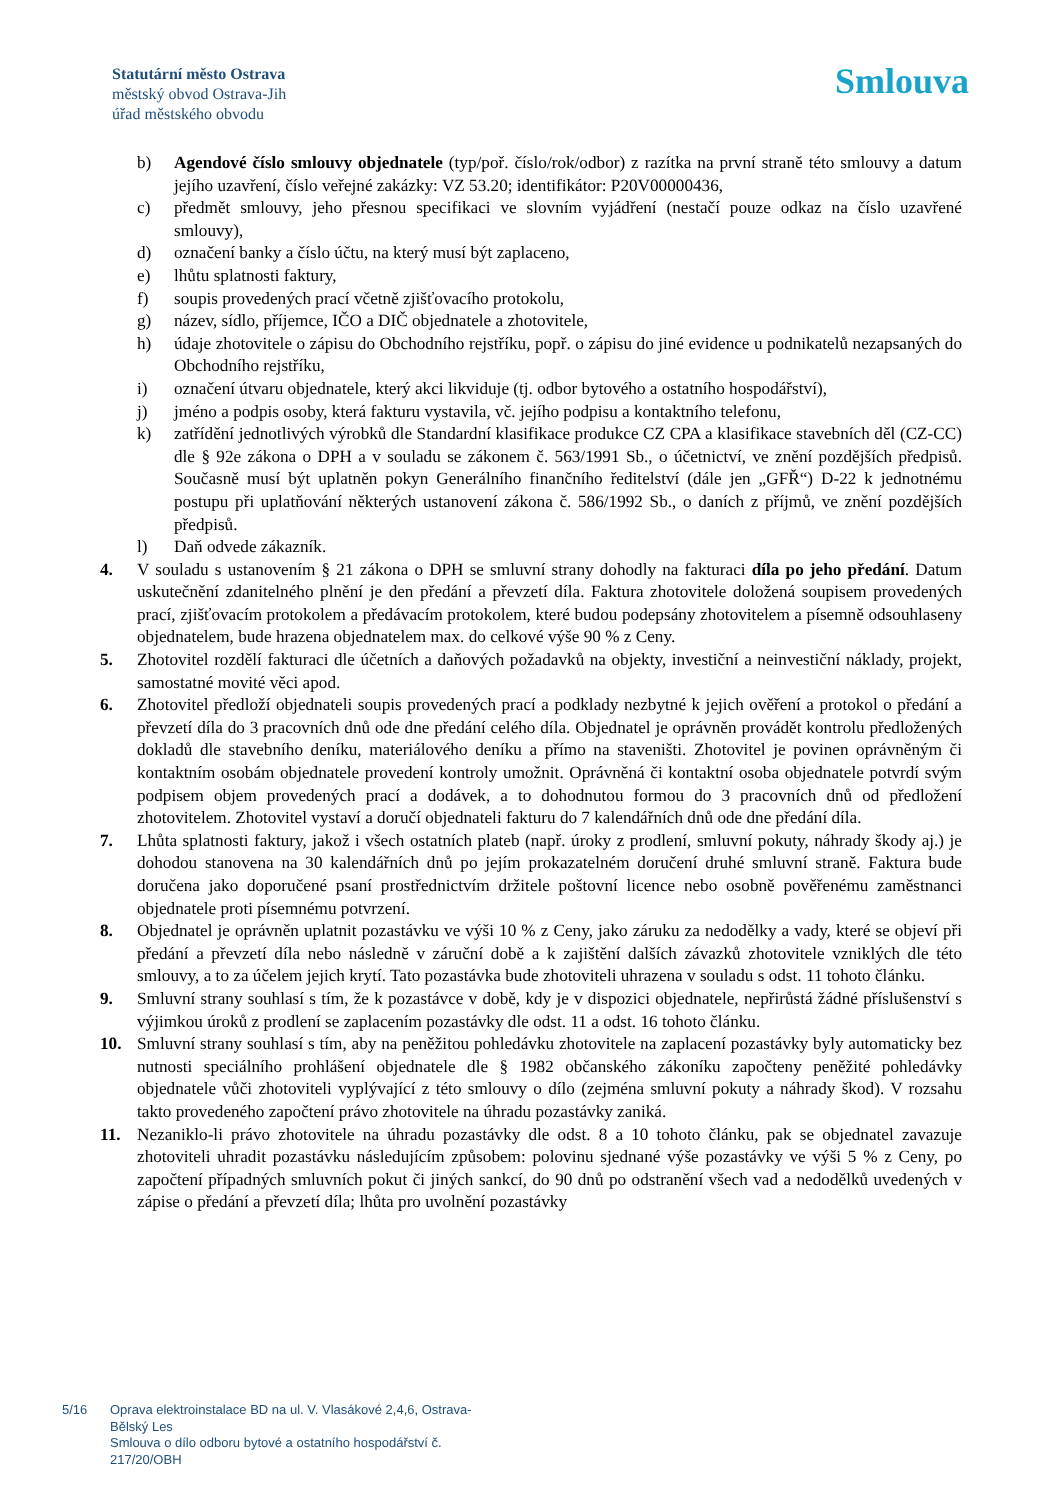Statutární město Ostrava
městský obvod Ostrava-Jih
úřad městského obvodu
Smlouva
b) Agendové číslo smlouvy objednatele (typ/poř. číslo/rok/odbor) z razítka na první straně této smlouvy a datum jejího uzavření, číslo veřejné zakázky: VZ 53.20; identifikátor: P20V00000436,
c) předmět smlouvy, jeho přesnou specifikaci ve slovním vyjádření (nestačí pouze odkaz na číslo uzavřené smlouvy),
d) označení banky a číslo účtu, na který musí být zaplaceno,
e) lhůtu splatnosti faktury,
f) soupis provedených prací včetně zjišťovacího protokolu,
g) název, sídlo, příjemce, IČO a DIČ objednatele a zhotovitele,
h) údaje zhotovitele o zápisu do Obchodního rejstříku, popř. o zápisu do jiné evidence u podnikatelů nezapsaných do Obchodního rejstříku,
i) označení útvaru objednatele, který akci likviduje (tj. odbor bytového a ostatního hospodářství),
j) jméno a podpis osoby, která fakturu vystavila, vč. jejího podpisu a kontaktního telefonu,
k) zatřídění jednotlivých výrobků dle Standardní klasifikace produkce CZ CPA a klasifikace stavebních děl (CZ-CC) dle § 92e zákona o DPH a v souladu se zákonem č. 563/1991 Sb., o účetnictví, ve znění pozdějších předpisů. Současně musí být uplatněn pokyn Generálního finančního ředitelství (dále jen „GFŘ“) D-22 k jednotnému postupu při uplatňování některých ustanovení zákona č. 586/1992 Sb., o daních z příjmů, ve znění pozdějších předpisů.
l) Daň odvede zákazník.
4. V souladu s ustanovením § 21 zákona o DPH se smluvní strany dohodly na fakturaci díla po jeho předání. Datum uskutečnění zdanitelného plnění je den předání a převzetí díla. Faktura zhotovitele doložená soupisem provedených prací, zjišťovacím protokolem a předávacím protokolem, které budou podepsány zhotovitelem a písemně odsouhlaseny objednatelem, bude hrazena objednatelem max. do celkové výše 90 % z Ceny.
5. Zhotovitel rozdělí fakturaci dle účetních a daňových požadavků na objekty, investiční a neinvestiční náklady, projekt, samostatné movité věci apod.
6. Zhotovitel předloží objednateli soupis provedených prací a podklady nezbytné k jejich ověření a protokol o předání a převzetí díla do 3 pracovních dnů ode dne předání celého díla. Objednatel je oprávněn provádět kontrolu předložených dokladů dle stavebního deníku, materiálového deníku a přímo na staveništi. Zhotovitel je povinen oprávněným či kontaktním osobám objednatele provedení kontroly umožnit. Oprávněná či kontaktní osoba objednatele potvrdí svým podpisem objem provedených prací a dodávek, a to dohodnutou formou do 3 pracovních dnů od předložení zhotovitelem. Zhotovitel vystaví a doručí objednateli fakturu do 7 kalendářních dnů ode dne předání díla.
7. Lhůta splatnosti faktury, jakož i všech ostatních plateb (např. úroky z prodlení, smluvní pokuty, náhrady škody aj.) je dohodou stanovena na 30 kalendářních dnů po jejím prokazatelném doručení druhé smluvní straně. Faktura bude doručena jako doporučené psaní prostřednictvím držitele poštovní licence nebo osobně pověřenému zaměstnanci objednatele proti písemnému potvrzení.
8. Objednatel je oprávněn uplatnit pozastávku ve výši 10 % z Ceny, jako záruku za nedodělky a vady, které se objeví při předání a převzetí díla nebo následně v záruční době a k zajištění dalších závazků zhotovitele vzniklých dle této smlouvy, a to za účelem jejich krytí. Tato pozastávka bude zhotoviteli uhrazena v souladu s odst. 11 tohoto článku.
9. Smluvní strany souhlasí s tím, že k pozastávce v době, kdy je v dispozici objednatele, nepřirůstá žádné příslušenství s výjimkou úroků z prodlení se zaplacením pozastávky dle odst. 11 a odst. 16 tohoto článku.
10. Smluvní strany souhlasí s tím, aby na peněžitou pohledávku zhotovitele na zaplacení pozastávky byly automaticky bez nutnosti speciálního prohlášení objednatele dle § 1982 občanského zákoníku započteny peněžité pohledávky objednatele vůči zhotoviteli vyplývající z této smlouvy o dílo (zejména smluvní pokuty a náhrady škod). V rozsahu takto provedeného započtení právo zhotovitele na úhradu pozastávky zaniká.
11. Nezaniklo-li právo zhotovitele na úhradu pozastávky dle odst. 8 a 10 tohoto článku, pak se objednatel zavazuje zhotoviteli uhradit pozastávku následujícím způsobem: polovinu sjednané výše pozastávky ve výši 5 % z Ceny, po započtení případných smluvních pokut či jiných sankcí, do 90 dnů po odstranění všech vad a nedodělků uvedených v zápise o předání a převzetí díla; lhůta pro uvolnění pozastávky
5/16 Oprava elektroinstalace BD na ul. V. Vlasákové 2,4,6, Ostrava-
Bělský Les
Smlouva o dílo odboru bytové a ostatního hospodářství č.
217/20/OBH